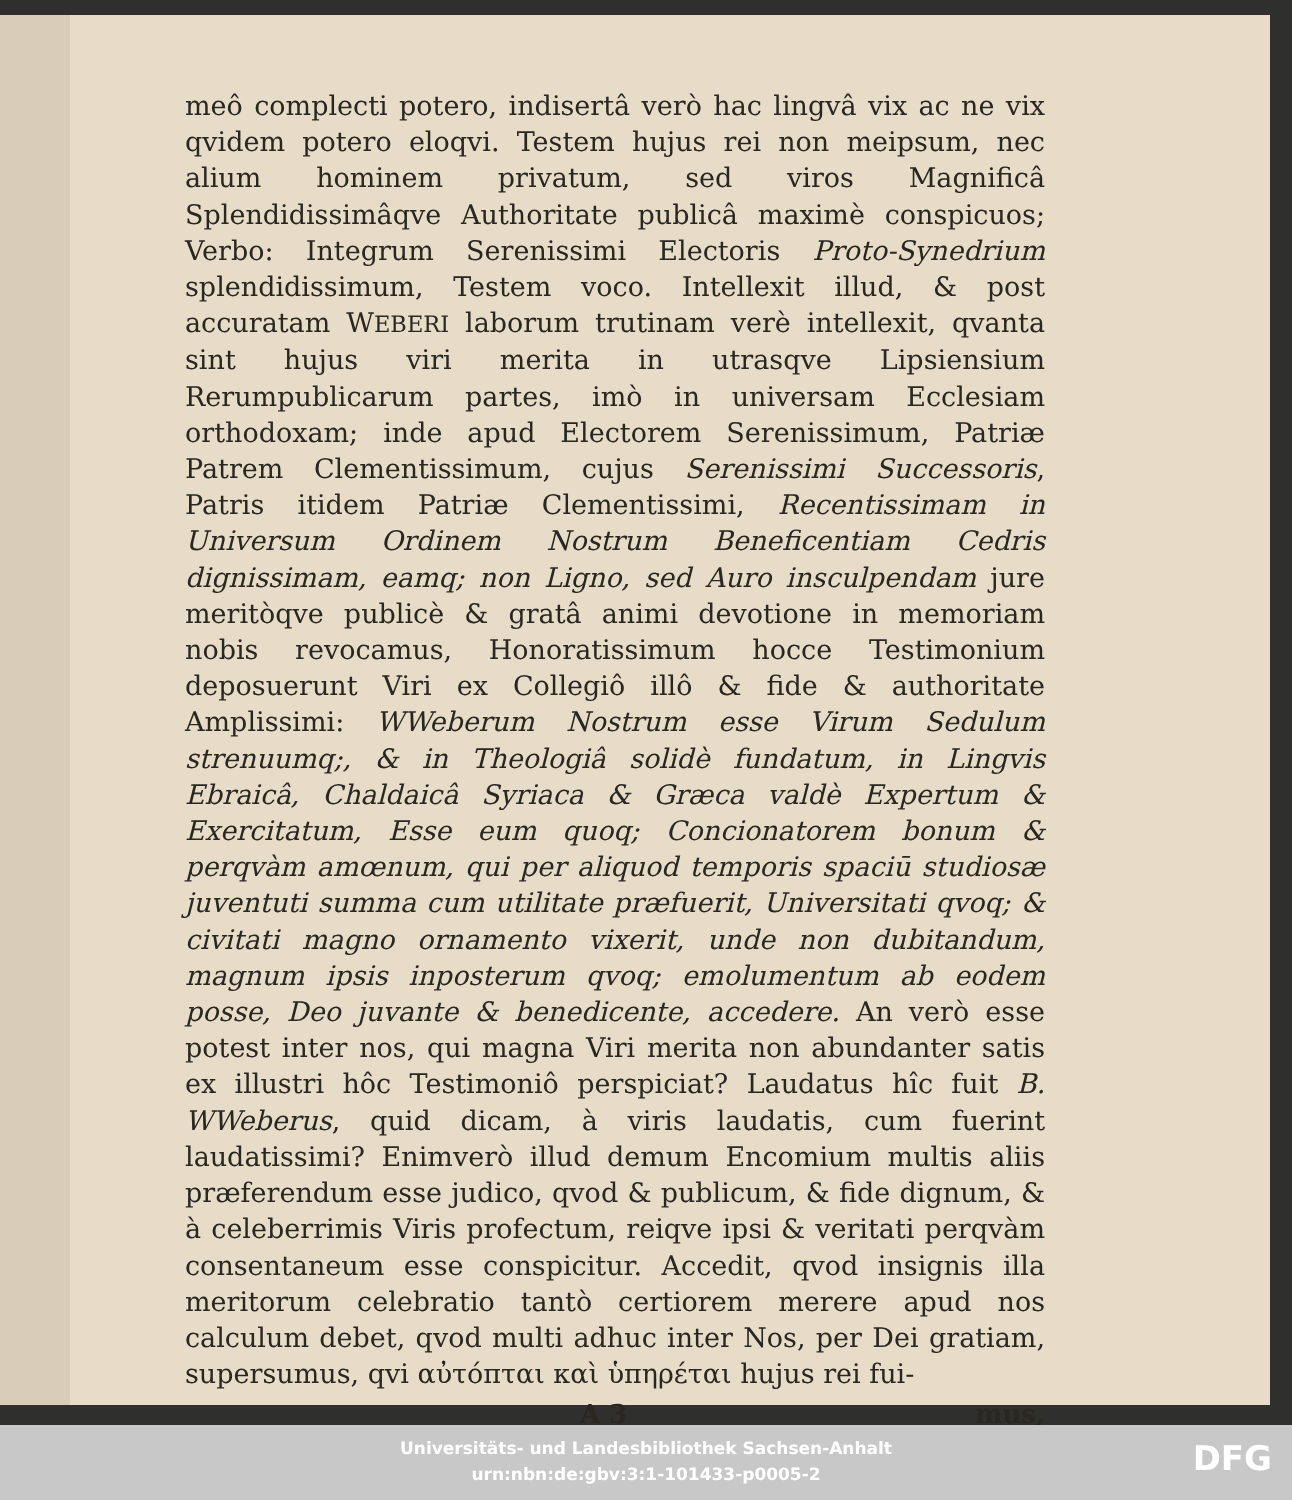meô complecti potero, indisertâ verò hac lingvâ vix ac ne vix qvidem potero eloqvi. Testem hujus rei non meipsum, nec alium hominem privatum, sed viros Magnificâ Splendidissimâqve Authoritate publicâ maximè conspicuos; Verbo: Integrum Serenissimi Electoris Proto-Synedrium splendidissimum, Testem voco. Intellexit illud, & post accuratam WEBERI laborum trutinam verè intellexit, qvanta sint hujus viri merita in utrasqve Lipsiensium Rerumpublicarum partes, imò in universam Ecclesiam orthodoxam; inde apud Electorem Serenissimum, Patriæ Patrem Clementissimum, cujus Serenissimi Successoris, Patris itidem Patriæ Clementissimi, Recentissimam in Universum Ordinem Nostrum Beneficentiam Cedris dignissimam, eamq; non Ligno, sed Auro insculpendam jure meritòqve publicè & gratâ animi devotione in memoriam nobis revocamus, Honoratissimum hocce Testimonium deposuerunt Viri ex Collegiô illô & fide & authoritate Amplissimi: WWeberum Nostrum esse Virum Sedulum strenuumq;, & in Theologiâ solidè fundatum, in Lingvis Ebraicâ, Chaldaicâ Syriaca & Græca valdè Expertum & Exercitatum, Esse eum quoq; Concionatorem bonum & perqvàm amœnum, qui per aliquod temporis spaciū studiosæ juventuti summa cum utilitate præfuerit, Universitati qvoq; & civitati magno ornamento vixerit, unde non dubitandum, magnum ipsis inposterum qvoq; emolumentum ab eodem posse, Deo juvante & benedicente, accedere. An verò esse potest inter nos, qui magna Viri merita non abundanter satis ex illustri hôc Testimoniô perspiciat? Laudatus hîc fuit B. WWeberus, quid dicam, à viris laudatis, cum fuerint laudatissimi? Enimverò illud demum Encomium multis aliis præferendum esse judico, qvod & publicum, & fide dignum, & à celeberrimis Viris profectum, reiqve ipsi & veritati perqvàm consentaneum esse conspicitur. Accedit, qvod insignis illa meritorum celebratio tantò certiorem merere apud nos calculum debet, qvod multi adhuc inter Nos, per Dei gratiam, supersumus, qvi αὐτόπται καὶ ὑπηρέται hujus rei fui-
A 3 mus,
Universitäts- und Landesbibliothek Sachsen-Anhalt
urn:nbn:de:gbv:3:1-101433-p0005-2
DFG